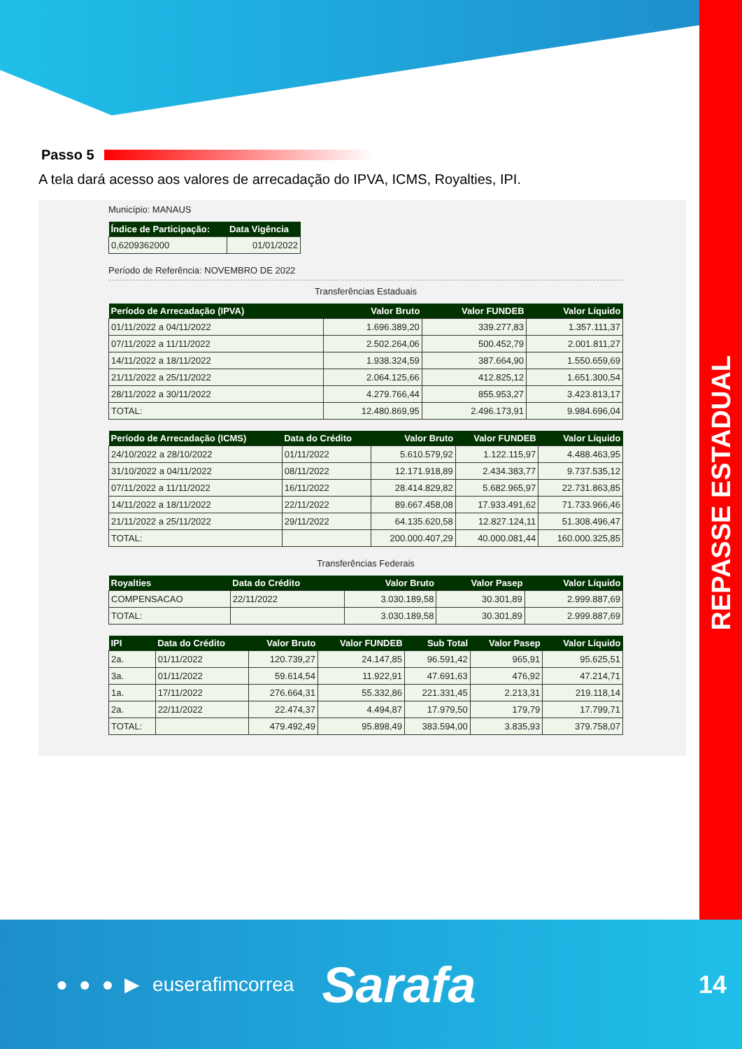REPASSE ESTADUAL
Passo 5
A tela dará acesso aos valores de arrecadação do IPVA, ICMS, Royalties, IPI.
Município: MANAUS
| Índice de Participação: | Data Vigência |
| --- | --- |
| 0,6209362000 | 01/01/2022 |
Período de Referência: NOVEMBRO DE 2022
Transferências Estaduais
| Período de Arrecadação (IPVA) | Valor Bruto | Valor FUNDEB | Valor Líquido |
| --- | --- | --- | --- |
| 01/11/2022 a 04/11/2022 | 1.696.389,20 | 339.277,83 | 1.357.111,37 |
| 07/11/2022 a 11/11/2022 | 2.502.264,06 | 500.452,79 | 2.001.811,27 |
| 14/11/2022 a 18/11/2022 | 1.938.324,59 | 387.664,90 | 1.550.659,69 |
| 21/11/2022 a 25/11/2022 | 2.064.125,66 | 412.825,12 | 1.651.300,54 |
| 28/11/2022 a 30/11/2022 | 4.279.766,44 | 855.953,27 | 3.423.813,17 |
| TOTAL: | 12.480.869,95 | 2.496.173,91 | 9.984.696,04 |
| Período de Arrecadação (ICMS) | Data do Crédito | Valor Bruto | Valor FUNDEB | Valor Líquido |
| --- | --- | --- | --- | --- |
| 24/10/2022 a 28/10/2022 | 01/11/2022 | 5.610.579,92 | 1.122.115,97 | 4.488.463,95 |
| 31/10/2022 a 04/11/2022 | 08/11/2022 | 12.171.918,89 | 2.434.383,77 | 9.737.535,12 |
| 07/11/2022 a 11/11/2022 | 16/11/2022 | 28.414.829,82 | 5.682.965,97 | 22.731.863,85 |
| 14/11/2022 a 18/11/2022 | 22/11/2022 | 89.667.458,08 | 17.933.491,62 | 71.733.966,46 |
| 21/11/2022 a 25/11/2022 | 29/11/2022 | 64.135.620,58 | 12.827.124,11 | 51.308.496,47 |
| TOTAL: | | 200.000.407,29 | 40.000.081,44 | 160.000.325,85 |
Transferências Federais
| Royalties | Data do Crédito | Valor Bruto | Valor Pasep | Valor Líquido |
| --- | --- | --- | --- | --- |
| COMPENSACAO | 22/11/2022 | 3.030.189,58 | 30.301,89 | 2.999.887,69 |
| TOTAL: | | 3.030.189,58 | 30.301,89 | 2.999.887,69 |
| IPI | Data do Crédito | Valor Bruto | Valor FUNDEB | Sub Total | Valor Pasep | Valor Líquido |
| --- | --- | --- | --- | --- | --- | --- |
| 2a. | 01/11/2022 | 120.739,27 | 24.147,85 | 96.591,42 | 965,91 | 95.625,51 |
| 3a. | 01/11/2022 | 59.614,54 | 11.922,91 | 47.691,63 | 476,92 | 47.214,71 |
| 1a. | 17/11/2022 | 276.664,31 | 55.332,86 | 221.331,45 | 2.213,31 | 219.118,14 |
| 2a. | 22/11/2022 | 22.474,37 | 4.494,87 | 17.979,50 | 179,79 | 17.799,71 |
| TOTAL: | | 479.492,49 | 95.898,49 | 383.594,00 | 3.835,93 | 379.758,07 |
● ● ● ▶ euserafimcorrea Sarafa 14